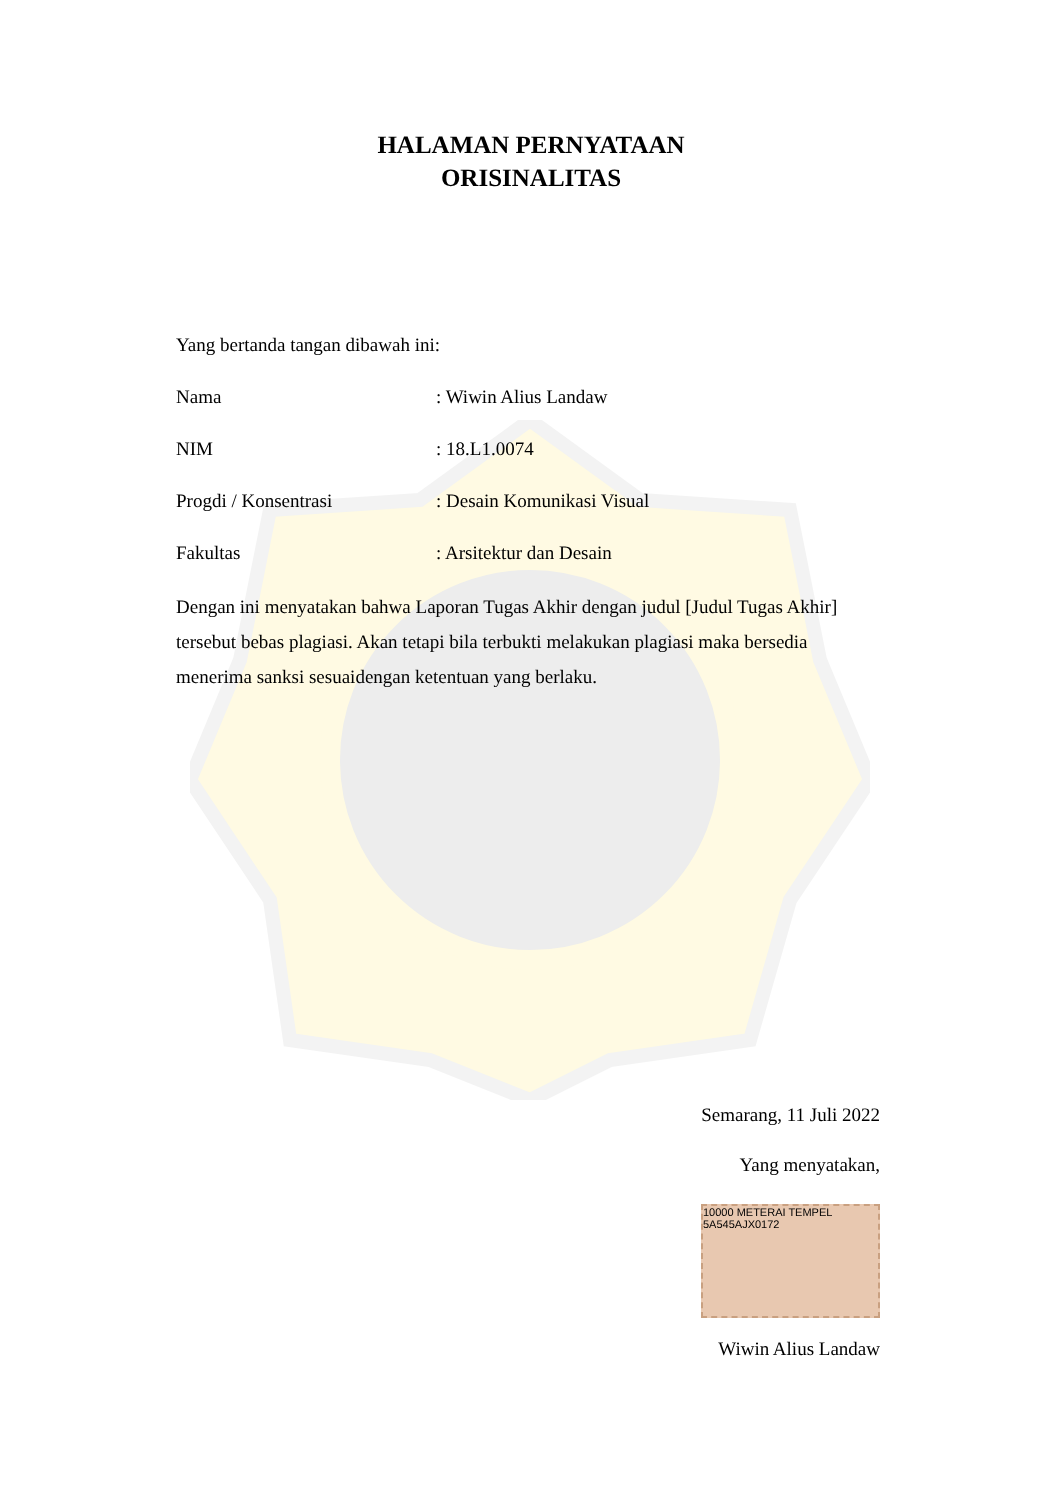HALAMAN PERNYATAAN
ORISINALITAS
Yang bertanda tangan dibawah ini:
Nama : Wiwin Alius Landaw
NIM : 18.L1.0074
Progdi / Konsentrasi : Desain Komunikasi Visual
Fakultas : Arsitektur dan Desain
Dengan ini menyatakan bahwa Laporan Tugas Akhir dengan judul [Judul Tugas Akhir] tersebut bebas plagiasi. Akan tetapi bila terbukti melakukan plagiasi maka bersedia menerima sanksi sesuaidengan ketentuan yang berlaku.
Semarang, 11 Juli 2022
Yang menyatakan,
10000 METERAI TEMPEL
5A545AJX0172
Wiwin Alius Landaw